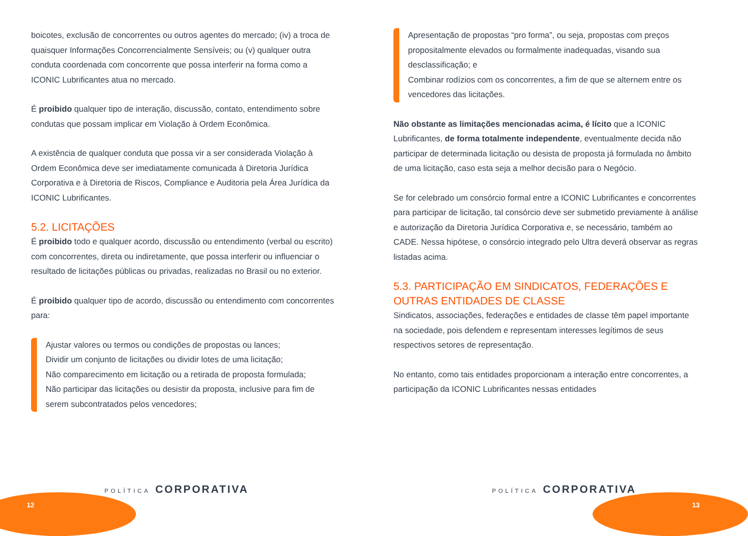boicotes, exclusão de concorrentes ou outros agentes do mercado; (iv) a troca de quaisquer Informações Concorrencialmente Sensíveis; ou (v) qualquer outra conduta coordenada com concorrente que possa interferir na forma como a ICONIC Lubrificantes atua no mercado.
É proibido qualquer tipo de interação, discussão, contato, entendimento sobre condutas que possam implicar em Violação à Ordem Econômica.
A existência de qualquer conduta que possa vir a ser considerada Violação à Ordem Econômica deve ser imediatamente comunicada à Diretoria Jurídica Corporativa e à Diretoria de Riscos, Compliance e Auditoria pela Área Jurídica da ICONIC Lubrificantes.
5.2. LICITAÇÕES
É proibido todo e qualquer acordo, discussão ou entendimento (verbal ou escrito) com concorrentes, direta ou indiretamente, que possa interferir ou influenciar o resultado de licitações públicas ou privadas, realizadas no Brasil ou no exterior.
É proibido qualquer tipo de acordo, discussão ou entendimento com concorrentes para:
Ajustar valores ou termos ou condições de propostas ou lances;
Dividir um conjunto de licitações ou dividir lotes de uma licitação;
Não comparecimento em licitação ou a retirada de proposta formulada;
Não participar das licitações ou desistir da proposta, inclusive para fim de serem subcontratados pelos vencedores;
Apresentação de propostas “pro forma”, ou seja, propostas com preços propositalmente elevados ou formalmente inadequadas, visando sua desclassificação; e
Combinar rodízios com os concorrentes, a fim de que se alternem entre os vencedores das licitações.
Não obstante as limitações mencionadas acima, é lícito que a ICONIC Lubrificantes, de forma totalmente independente, eventualmente decida não participar de determinada licitação ou desista de proposta já formulada no âmbito de uma licitação, caso esta seja a melhor decisão para o Negócio.
Se for celebrado um consórcio formal entre a ICONIC Lubrificantes e concorrentes para participar de licitação, tal consórcio deve ser submetido previamente à análise e autorização da Diretoria Jurídica Corporativa e, se necessário, também ao CADE. Nessa hipótese, o consórcio integrado pelo Ultra deverá observar as regras listadas acima.
5.3. PARTICIPAÇÃO EM SINDICATOS, FEDERAÇÕES E OUTRAS ENTIDADES DE CLASSE
Sindicatos, associações, federações e entidades de classe têm papel importante na sociedade, pois defendem e representam interesses legítimos de seus respectivos setores de representação.
No entanto, como tais entidades proporcionam a interação entre concorrentes, a participação da ICONIC Lubrificantes nessas entidades
POLÍTICA CORPORATIVA
12
POLÍTICA CORPORATIVA
13